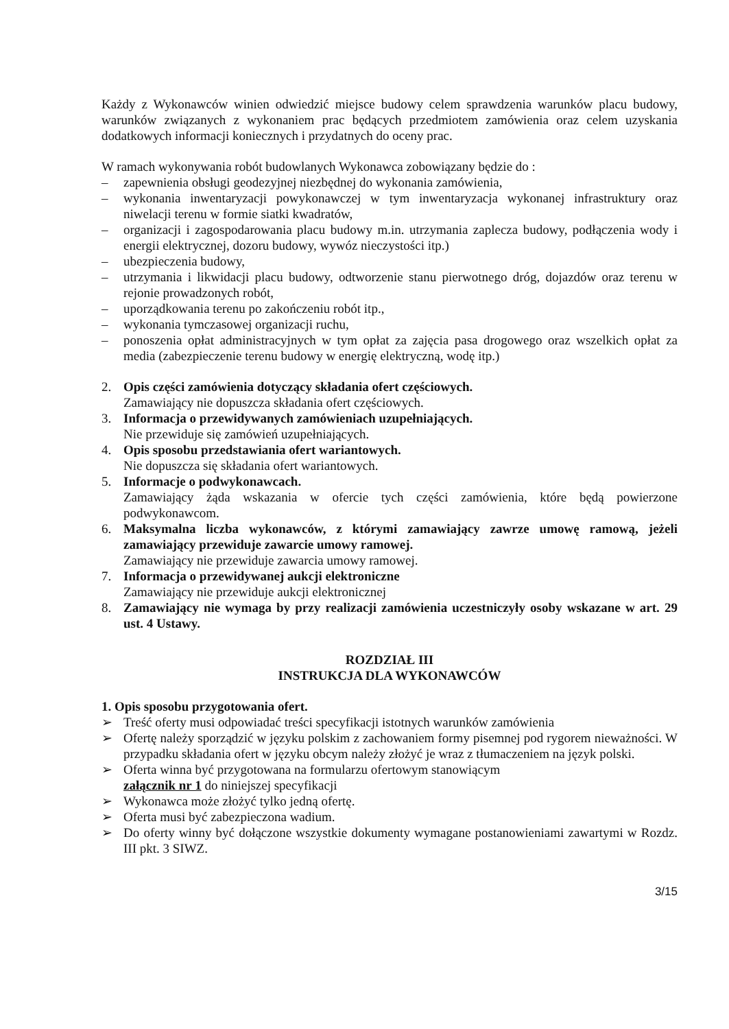Każdy z Wykonawców winien odwiedzić miejsce budowy celem sprawdzenia warunków placu budowy, warunków związanych z wykonaniem prac będących przedmiotem zamówienia oraz celem uzyskania dodatkowych informacji koniecznych i przydatnych do oceny prac.
W ramach wykonywania robót budowlanych Wykonawca zobowiązany będzie do :
– zapewnienia obsługi geodezyjnej niezbędnej do wykonania zamówienia,
– wykonania inwentaryzacji powykonawczej w tym inwentaryzacja wykonanej infrastruktury oraz niwelacji terenu w formie siatki kwadratów,
– organizacji i zagospodarowania placu budowy m.in. utrzymania zaplecza budowy, podłączenia wody i energii elektrycznej, dozoru budowy, wywóz nieczystości itp.)
– ubezpieczenia budowy,
– utrzymania i likwidacji placu budowy, odtworzenie stanu pierwotnego dróg, dojazdów oraz terenu w rejonie prowadzonych robót,
– uporządkowania terenu po zakończeniu robót itp.,
– wykonania tymczasowej organizacji ruchu,
– ponoszenia opłat administracyjnych w tym opłat za zajęcia pasa drogowego oraz wszelkich opłat za media (zabezpieczenie terenu budowy w energię elektryczną, wodę itp.)
2. Opis części zamówienia dotyczący składania ofert częściowych.
Zamawiający nie dopuszcza składania ofert częściowych.
3. Informacja o przewidywanych zamówieniach uzupełniających.
Nie przewiduje się zamówień uzupełniających.
4. Opis sposobu przedstawiania ofert wariantowych.
Nie dopuszcza się składania ofert wariantowych.
5. Informacje o podwykonawcach.
Zamawiający żąda wskazania w ofercie tych części zamówienia, które będą powierzone podwykonawcom.
6. Maksymalna liczba wykonawców, z którymi zamawiający zawrze umowę ramową, jeżeli zamawiający przewiduje zawarcie umowy ramowej.
Zamawiający nie przewiduje zawarcia umowy ramowej.
7. Informacja o przewidywanej aukcji elektroniczne
Zamawiający nie przewiduje aukcji elektronicznej
8. Zamawiający nie wymaga by przy realizacji zamówienia uczestniczyły osoby wskazane w art. 29 ust. 4 Ustawy.
ROZDZIAŁ III
INSTRUKCJA DLA WYKONAWCÓW
1. Opis sposobu przygotowania ofert.
➢ Treść oferty musi odpowiadać treści specyfikacji istotnych warunków zamówienia
➢ Ofertę należy sporządzić w języku polskim z zachowaniem formy pisemnej pod rygorem nieważności. W przypadku składania ofert w języku obcym należy złożyć je wraz z tłumaczeniem na język polski.
➢ Oferta winna być przygotowana na formularzu ofertowym stanowiącym
załącznik nr 1 do niniejszej specyfikacji
➢ Wykonawca może złożyć tylko jedną ofertę.
➢ Oferta musi być zabezpieczona wadium.
➢ Do oferty winny być dołączone wszystkie dokumenty wymagane postanowieniami zawartymi w Rozdz. III pkt. 3 SIWZ.
3/15